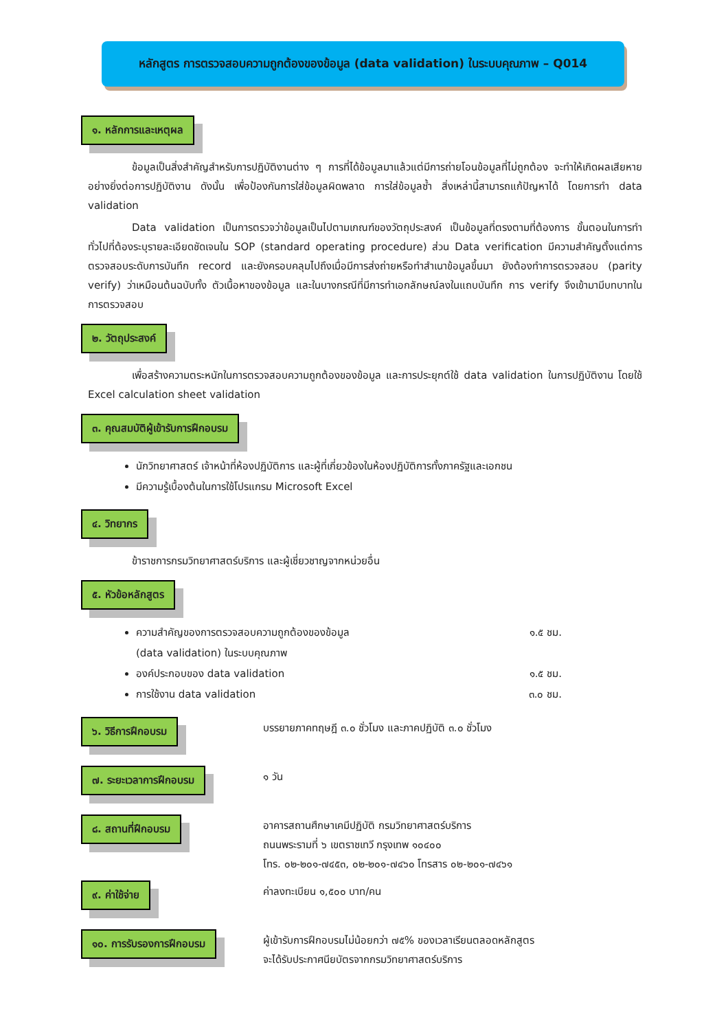หลักสูตร การตรวจสอบความถูกต้องของข้อมูล (data validation) ในระบบคุณภาพ – Q014
๑. หลักการและเหตุผล
ข้อมูลเป็นสิ่งสำคัญสำหรับการปฏิบัติงานต่าง ๆ การที่ได้ข้อมูลมาแล้วแต่มีการถ่ายโอนข้อมูลที่ไม่ถูกต้อง จะทำให้เกิดผลเสียหายอย่างยิ่งต่อการปฏิบัติงาน ดังนั้น เพื่อป้องกันการใส่ข้อมูลผิดพลาด การใส่ข้อมูลซ้ำ สิ่งเหล่านี้สามารถแก้ปัญหาได้ โดยการทำ data validation
Data validation เป็นการตรวจว่าข้อมูลเป็นไปตามเกณฑ์ของวัตถุประสงค์ เป็นข้อมูลที่ตรงตามที่ต้องการ ขั้นตอนในการทำทั่วไปที่ต้องระบุรายละเอียดชัดเจนใน SOP (standard operating procedure) ส่วน Data verification มีความสำคัญตั้งแต่การตรวจสอบระดับการบันทึก record และยังครอบคลุมไปถึงเมื่อมีการส่งถ่ายหรือทำสำเนาข้อมูลขึ้นมา ยังต้องทำการตรวจสอบ (parity verify) ว่าเหมือนต้นฉบับทั้ง ตัวเนื้อหาของข้อมูล และในบางกรณีที่มีการทำเอกลักษณ์ลงในแถบบันทึก การ verify จึงเข้ามามีบทบาทในการตรวจสอบ
๒. วัตถุประสงค์
เพื่อสร้างความตระหนักในการตรวจสอบความถูกต้องของข้อมูล และการประยุกต์ใช้ data validation ในการปฏิบัติงาน โดยใช้ Excel calculation sheet validation
๓. คุณสมบัติผู้เข้ารับการฝึกอบรม
นักวิทยาศาสตร์ เจ้าหน้าที่ห้องปฏิบัติการ และผู้ที่เกี่ยวข้องในห้องปฏิบัติการทั้งภาครัฐและเอกชน
มีความรู้เบื้องต้นในการใช้โปรแกรม Microsoft Excel
๔. วิทยากร
ข้าราชการกรมวิทยาศาสตร์บริการ และผู้เชี่ยวชาญจากหน่วยอื่น
๕. หัวข้อหลักสูตร
ความสำคัญของการตรวจสอบความถูกต้องของข้อมูล
(data validation) ในระบบคุณภาพ ๑.๕ ชม.
องค์ประกอบของ data validation ๑.๕ ชม.
การใช้งาน data validation ๓.๐ ชม.
๖. วิธีการฝึกอบรม
บรรยายภาคทฤษฎี ๓.๐ ชั่วโมง และภาคปฏิบัติ ๓.๐ ชั่วโมง
๗. ระยะเวลาการฝึกอบรม
๑ วัน
๘. สถานที่ฝึกอบรม
อาคารสถานศึกษาเคมีปฏิบัติ กรมวิทยาศาสตร์บริการ
ถนนพระรามที่ ๖ เขตราชเทวี กรุงเทพ ๑๐๔๐๐
โทร. ๐๒-๒๐๑-๗๔๕๓, ๐๒-๒๐๑-๗๔๖๐ โทรสาร ๐๒-๒๐๑-๗๔๖๑
๙. ค่าใช้จ่าย
ค่าลงทะเบียน ๑,๕๐๐ บาท/คน
๑๐. การรับรองการฝึกอบรม
ผู้เข้ารับการฝึกอบรมไม่น้อยกว่า ๗๕% ของเวลาเรียนตลอดหลักสูตร
จะได้รับประกาศนียบัตรจากกรมวิทยาศาสตร์บริการ